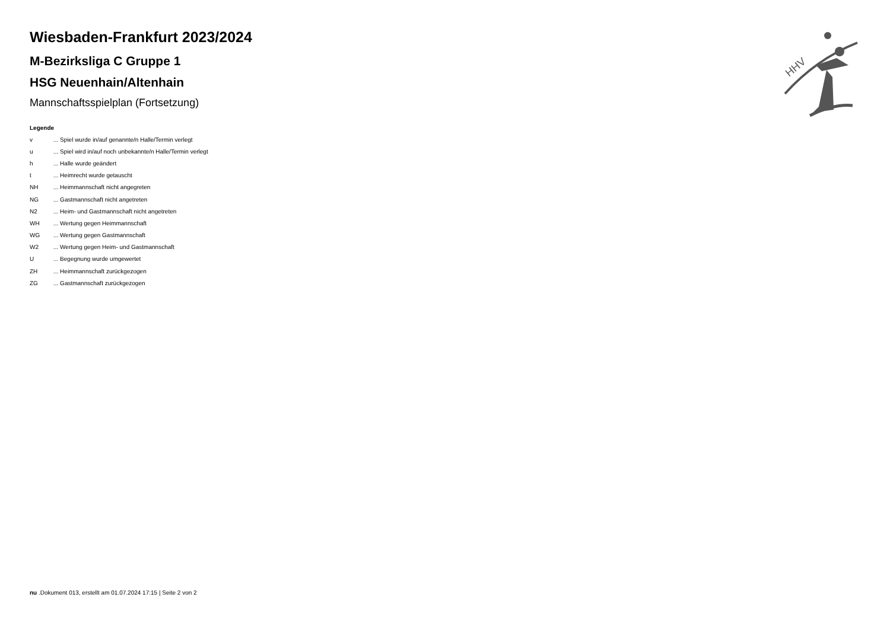HHV
Wiesbaden-Frankfurt 2023/2024
M-Bezirksliga C Gruppe 1
HSG Neuenhain/Altenhain
Mannschaftsspielplan (Fortsetzung)
Legende
| v | ... Spiel wurde in/auf genannte/n Halle/Termin verlegt |
| u | ... Spiel wird in/auf noch unbekannte/n Halle/Termin verlegt |
| h | ... Halle wurde geändert |
| t | ... Heimrecht wurde getauscht |
| NH | ... Heimmannschaft nicht angegreten |
| NG | ... Gastmannschaft nicht angetreten |
| N2 | ... Heim- und Gastmannschaft nicht angetreten |
| WH | ... Wertung gegen Heimmannschaft |
| WG | ... Wertung gegen Gastmannschaft |
| W2 | ... Wertung gegen Heim- und Gastmannschaft |
| U | ... Begegnung wurde umgewertet |
| ZH | ... Heimmannschaft zurückgezogen |
| ZG | ... Gastmannschaft zurückgezogen |
nu .Dokument 013, erstellt am 01.07.2024 17:15 | Seite 2 von 2